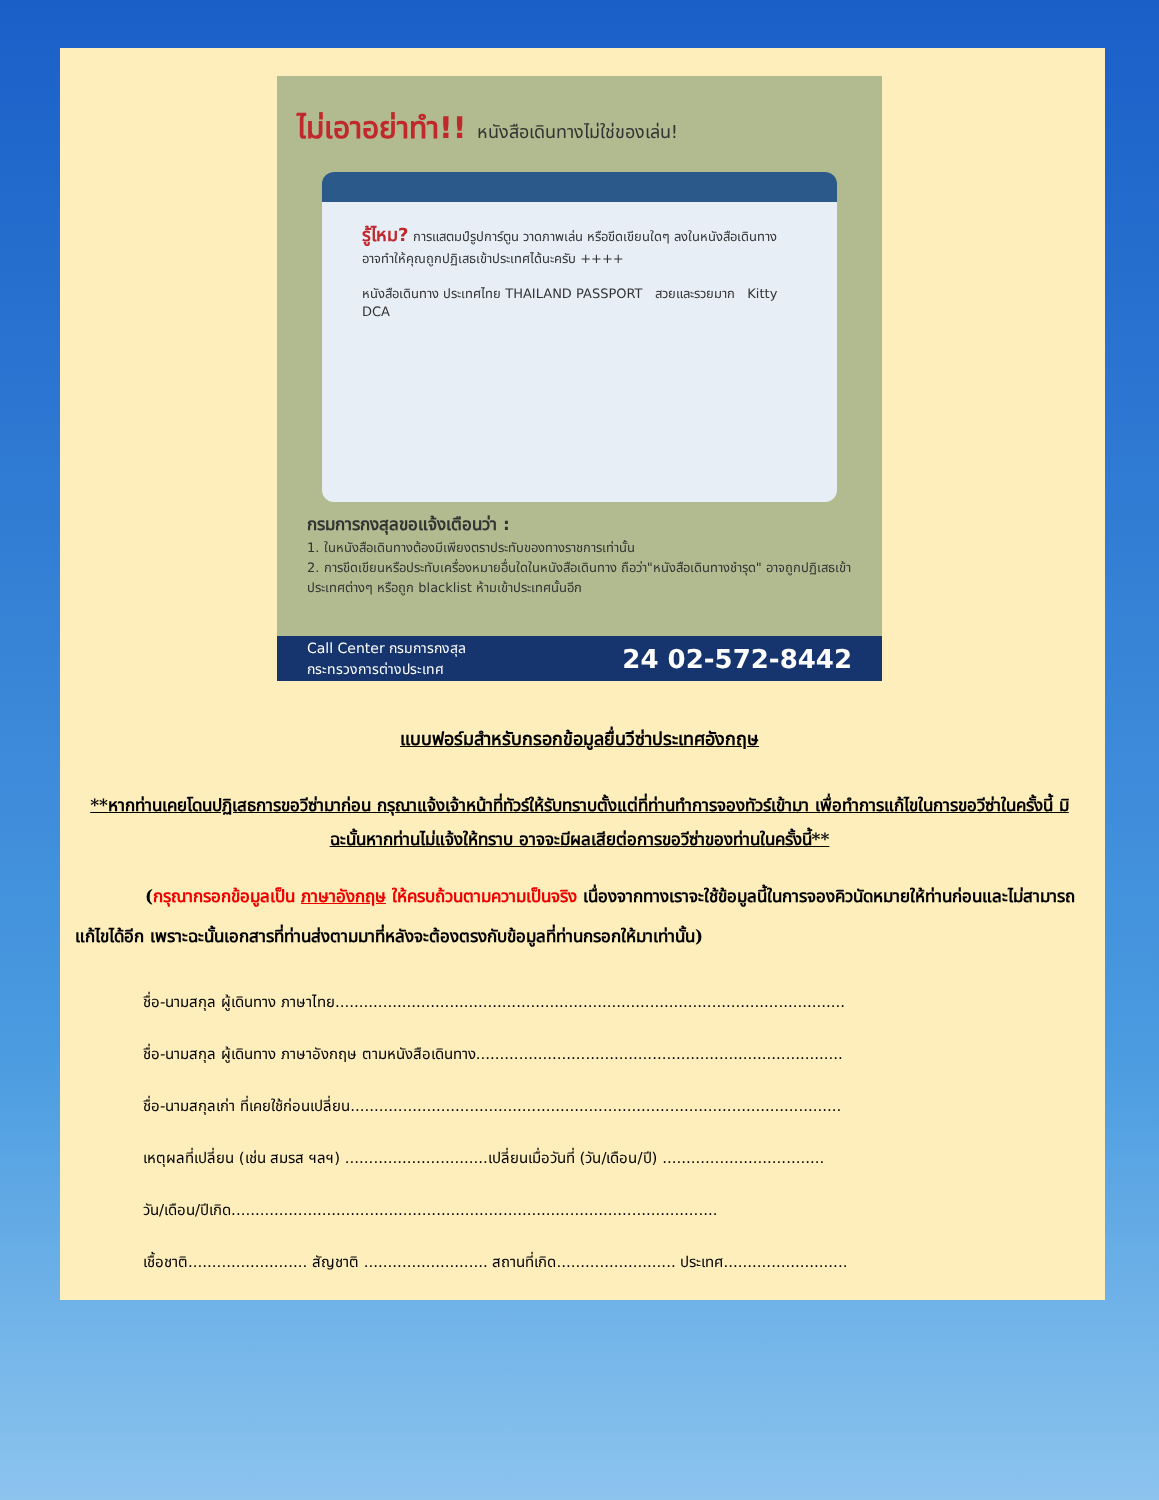ไม่เอาอย่าทำ!! หนังสือเดินทางไม่ใช่ของเล่น!
รู้ไหม? การแสตมป์รูปการ์ตูน วาดภาพเล่น หรือขีดเขียนใดๆ ลงในหนังสือเดินทาง อาจทำให้คุณถูกปฏิเสธเข้าประเทศได้นะครับ ++++
หนังสือเดินทาง ประเทศไทย THAILAND PASSPORT สวยและรวยมาก Kitty DCA
กรมการกงสุลขอแจ้งเตือนว่า :
1. ในหนังสือเดินทางต้องมีเพียงตราประทับของทางราชการเท่านั้น
2. การขีดเขียนหรือประทับเครื่องหมายอื่นใดในหนังสือเดินทาง ถือว่า"หนังสือเดินทางชำรุด" อาจถูกปฏิเสธเข้าประเทศต่างๆ หรือถูก blacklist ห้ามเข้าประเทศนั้นอีก
Call Center กรมการกงสุล
กระทรวงการต่างประเทศ
24 02-572-8442
แบบฟอร์มสำหรับกรอกข้อมูลยื่นวีซ่าประเทศอังกฤษ
**หากท่านเคยโดนปฏิเสธการขอวีซ่ามาก่อน กรุณาแจ้งเจ้าหน้าที่ทัวร์ให้รับทราบตั้งแต่ที่ท่านทำการจองทัวร์เข้ามา เพื่อทำการแก้ไขในการขอวีซ่าในครั้งนี้ มิฉะนั้นหากท่านไม่แจ้งให้ทราบ อาจจะมีผลเสียต่อการขอวีซ่าของท่านในครั้งนี้**
(กรุณากรอกข้อมูลเป็น ภาษาอังกฤษ ให้ครบถ้วนตามความเป็นจริง เนื่องจากทางเราจะใช้ข้อมูลนี้ในการจองคิวนัดหมายให้ท่านก่อนและไม่สามารถแก้ไขได้อีก เพราะฉะนั้นเอกสารที่ท่านส่งตามมาที่หลังจะต้องตรงกับข้อมูลที่ท่านกรอกให้มาเท่านั้น)
ชื่อ-นามสกุล ผู้เดินทาง ภาษาไทย...........................................................................................................
ชื่อ-นามสกุล ผู้เดินทาง ภาษาอังกฤษ ตามหนังสือเดินทาง.............................................................................
ชื่อ-นามสกุลเก่า ที่เคยใช้ก่อนเปลี่ยน.......................................................................................................
เหตุผลที่เปลี่ยน (เช่น สมรส ฯลฯ) ..............................เปลี่ยนเมื่อวันที่ (วัน/เดือน/ปี) ..................................
วัน/เดือน/ปีเกิด......................................................................................................
เชื้อชาติ......................... สัญชาติ .......................... สถานที่เกิด......................... ประเทศ..........................